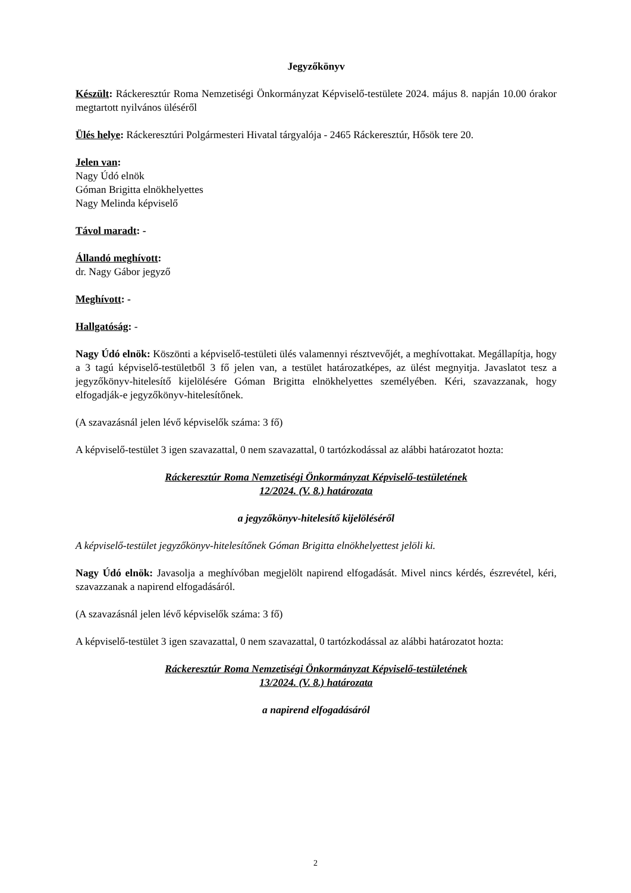Jegyzőkönyv
Készült: Ráckeresztúr Roma Nemzetiségi Önkormányzat Képviselő-testülete 2024. május 8. napján 10.00 órakor megtartott nyilvános üléséről
Ülés helye: Ráckeresztúri Polgármesteri Hivatal tárgyalója - 2465 Ráckeresztúr, Hősök tere 20.
Jelen van:
Nagy Údó elnök
Góman Brigitta elnökhelyettes
Nagy Melinda képviselő
Távol maradt: -
Állandó meghívott:
dr. Nagy Gábor jegyző
Meghívott: -
Hallgatóság: -
Nagy Údó elnök: Köszönti a képviselő-testületi ülés valamennyi résztvevőjét, a meghívottakat. Megállapítja, hogy a 3 tagú képviselő-testületből 3 fő jelen van, a testület határozatképes, az ülést megnyitja. Javaslatot tesz a jegyzőkönyv-hitelesítő kijelölésére Góman Brigitta elnökhelyettes személyében. Kéri, szavazzanak, hogy elfogadják-e jegyzőkönyv-hitelesítőnek.
(A szavazásnál jelen lévő képviselők száma: 3 fő)
A képviselő-testület 3 igen szavazattal, 0 nem szavazattal, 0 tartózkodással az alábbi határozatot hozta:
Ráckeresztúr Roma Nemzetiségi Önkormányzat Képviselő-testületének
12/2024. (V. 8.) határozata
a jegyzőkönyv-hitelesítő kijelöléséről
A képviselő-testület jegyzőkönyv-hitelesítőnek Góman Brigitta elnökhelyettest jelöli ki.
Nagy Údó elnök: Javasolja a meghívóban megjelölt napirend elfogadását. Mivel nincs kérdés, észrevétel, kéri, szavazzanak a napirend elfogadásáról.
(A szavazásnál jelen lévő képviselők száma: 3 fő)
A képviselő-testület 3 igen szavazattal, 0 nem szavazattal, 0 tartózkodással az alábbi határozatot hozta:
Ráckeresztúr Roma Nemzetiségi Önkormányzat Képviselő-testületének
13/2024. (V. 8.) határozata
a napirend elfogadásáról
2